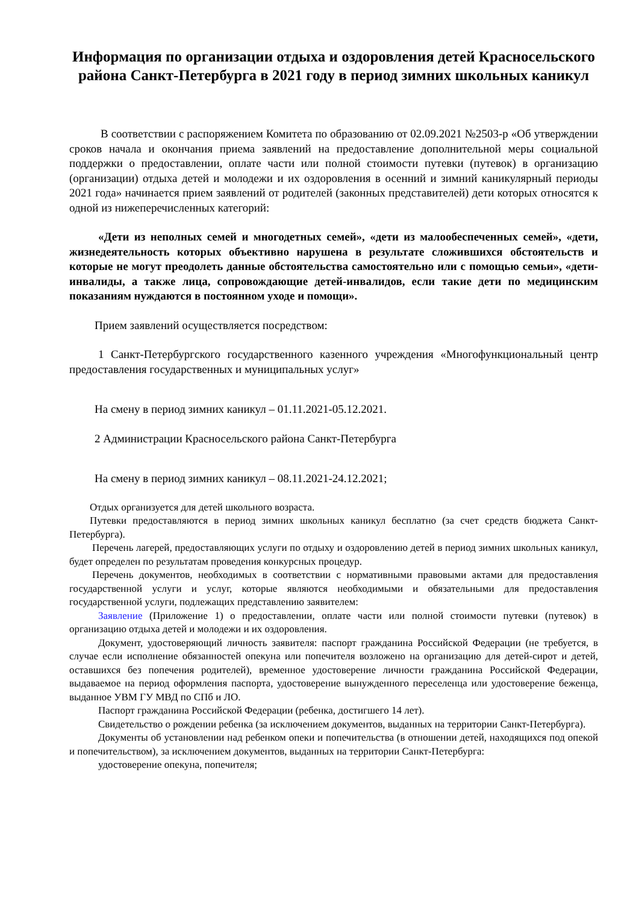Информация по организации отдыха и оздоровления детей Красносельского района Санкт-Петербурга в 2021 году в период зимних школьных каникул
В соответствии с распоряжением Комитета по образованию от 02.09.2021 №2503-р «Об утверждении сроков начала и окончания приема заявлений на предоставление дополнительной меры социальной поддержки о предоставлении, оплате части или полной стоимости путевки (путевок) в организацию (организации) отдыха детей и молодежи и их оздоровления в осенний и зимний каникулярный периоды 2021 года» начинается прием заявлений от родителей (законных представителей) дети которых относятся к одной из нижеперечисленных категорий:
«Дети из неполных семей и многодетных семей», «дети из малообеспеченных семей», «дети, жизнедеятельность которых объективно нарушена в результате сложившихся обстоятельств и которые не могут преодолеть данные обстоятельства самостоятельно или с помощью семьи», «дети-инвалиды, а также лица, сопровождающие детей-инвалидов, если такие дети по медицинским показаниям нуждаются в постоянном уходе и помощи».
Прием заявлений осуществляется посредством:
1 Санкт-Петербургского государственного казенного учреждения «Многофункциональный центр предоставления государственных и муниципальных услуг»
На смену в период зимних каникул – 01.11.2021-05.12.2021.
2 Администрации Красносельского района Санкт-Петербурга
На смену в период зимних каникул – 08.11.2021-24.12.2021;
Отдых организуется для детей школьного возраста.
Путевки предоставляются в период зимних школьных каникул бесплатно (за счет средств бюджета Санкт-Петербурга).
Перечень лагерей, предоставляющих услуги по отдыху и оздоровлению детей в период зимних школьных каникул, будет определен по результатам проведения конкурсных процедур.
Перечень документов, необходимых в соответствии с нормативными правовыми актами для предоставления государственной услуги и услуг, которые являются необходимыми и обязательными для предоставления государственной услуги, подлежащих представлению заявителем:
Заявление (Приложение 1) о предоставлении, оплате части или полной стоимости путевки (путевок) в организацию отдыха детей и молодежи и их оздоровления.
Документ, удостоверяющий личность заявителя: паспорт гражданина Российской Федерации (не требуется, в случае если исполнение обязанностей опекуна или попечителя возложено на организацию для детей-сирот и детей, оставшихся без попечения родителей), временное удостоверение личности гражданина Российской Федерации, выдаваемое на период оформления паспорта, удостоверение вынужденного переселенца или удостоверение беженца, выданное УВМ ГУ МВД по СПб и ЛО.
Паспорт гражданина Российской Федерации (ребенка, достигшего 14 лет).
Свидетельство о рождении ребенка (за исключением документов, выданных на территории Санкт-Петербурга).
Документы об установлении над ребенком опеки и попечительства (в отношении детей, находящихся под опекой и попечительством), за исключением документов, выданных на территории Санкт-Петербурга:
удостоверение опекуна, попечителя;